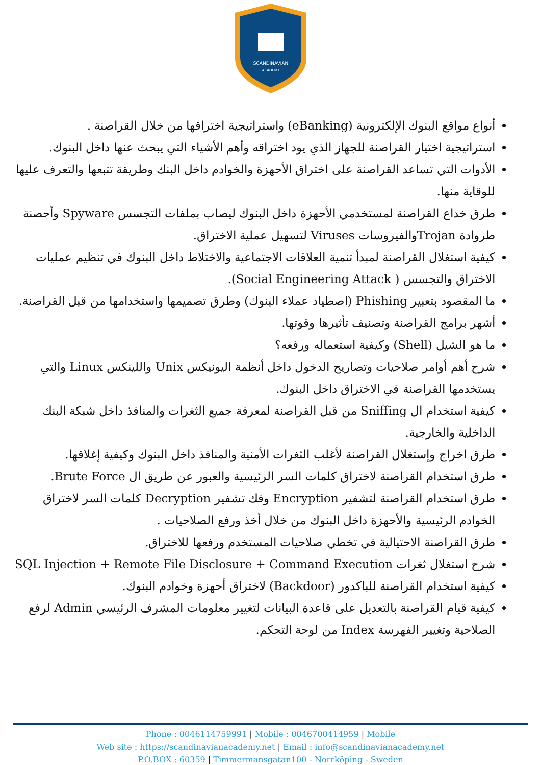SCANDINAVIAN
ACADEMY
أنواع مواقع البنوك الإلكترونية (eBanking) واستراتيجية اختراقها من خلال القراصنة .
استراتيجية اختيار القراصنة للجهاز الذي يود اختراقه وأهم الأشياء التي يبحث عنها داخل البنوك.
الأدوات التي تساعد القراصنة على اختراق الأحهزة والخوادم داخل البنك وطريقة تتبعها والتعرف عليها للوقاية منها.
طرق خداع القراصنة لمستخدمي الأحهزة داخل البنوك ليصاب بملفات التجسس Spyware وأحصنة طروادة Trojanوالفيروسات Viruses لتسهيل عملية الاختراق.
كيفية استغلال القراصنة لمبدأ تنمية العلاقات الاجتماعية والاختلاط داخل البنوك في تنظيم عمليات الاختراق والتجسس ( Social Engineering Attack).
ما المقصود بتعبير Phishing (اصطياد عملاء البنوك) وطرق تصميمها واستخدامها من قبل القراصنة.
أشهر برامج القراصنة وتصنيف تأثيرها وقوتها.
ما هو الشيل (Shell) وكيفية استعماله ورفعه؟
شرح أهم أوامر صلاحيات وتصاريح الدخول داخل أنظمة اليونيكس Unix واللينكس Linux والتي يستخدمها القراصنة في الاختراق داخل البنوك.
كيفية استخدام ال Sniffing من قبل القراصنة لمعرفة جميع الثغرات والمنافذ داخل شبكة البنك الداخلية والخارجية.
طرق اخراج وإستغلال القراصنة لأغلب الثغرات الأمنية والمنافذ داخل البنوك وكيفية إغلاقها.
طرق استخدام القراصنة لاختراق كلمات السر الرئيسية والعبور عن طريق ال Brute Force.
طرق استخدام القراصنة لتشفير Encryption وفك تشفير Decryption كلمات السر لاختراق الخوادم الرئيسية والأحهزة داخل البنوك من خلال أخذ ورفع الصلاحيات .
طرق القراصنة الاحتيالية في تخطي صلاحيات المستخدم ورفعها للاختراق.
شرح استغلال ثغرات SQL Injection + Remote File Disclosure + Command Execution
كيفية استخدام القراصنة للباكدور (Backdoor) لاختراق أحهزة وخوادم البنوك.
كيفية قيام القراصنة بالتعديل على قاعدة البيانات لتغيير معلومات المشرف الرئيسي Admin لرفع الصلاحية وتغيير الفهرسة Index من لوحة التحكم.
Phone : 0046114759991 | Mobile : 0046700414959 | Mobile
Web site : https://scandinavianacademy.net | Email : info@scandinavianacademy.net
P.O.BOX : 60359 | Timmermansgatan100 - Norrköping - Sweden